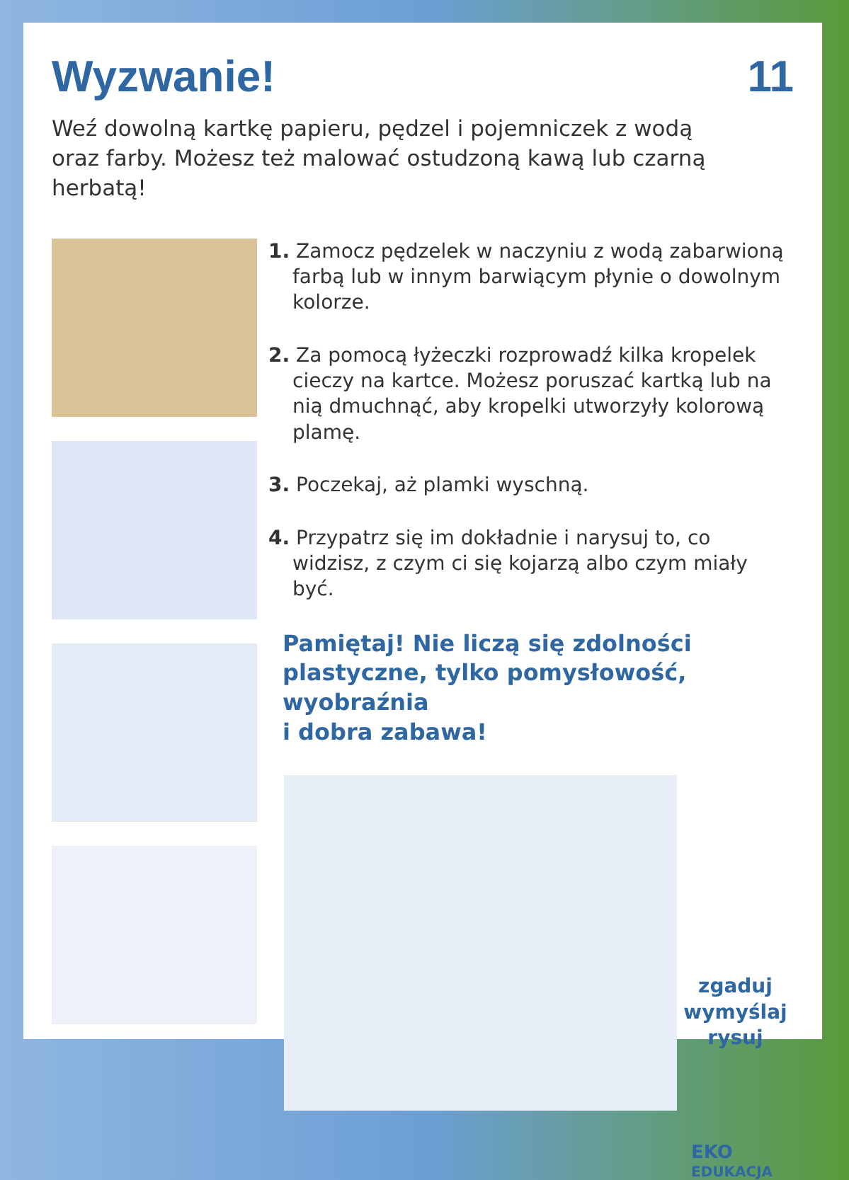Wyzwanie! 11
Weź dowolną kartkę papieru, pędzel i pojemniczek z wodą
oraz farby. Możesz też malować ostudzoną kawą lub czarną herbatą!
1. Zamocz pędzelek w naczyniu z wodą zabarwioną farbą lub w innym barwiącym płynie o dowolnym kolorze.
2. Za pomocą łyżeczki rozprowadź kilka kropelek cieczy na kartce. Możesz poruszać kartką lub na nią dmuchnąć, aby kropelki utworzyły kolorową plamę.
3. Poczekaj, aż plamki wyschną.
4. Przypatrz się im dokładnie i narysuj to, co widzisz, z czym ci się kojarzą albo czym miały być.
Pamiętaj! Nie liczą się zdolności plastyczne, tylko pomysłowość, wyobraźnia
i dobra zabawa!
zgaduj
wymyślaj
rysuj
EKO
EDUKACJA